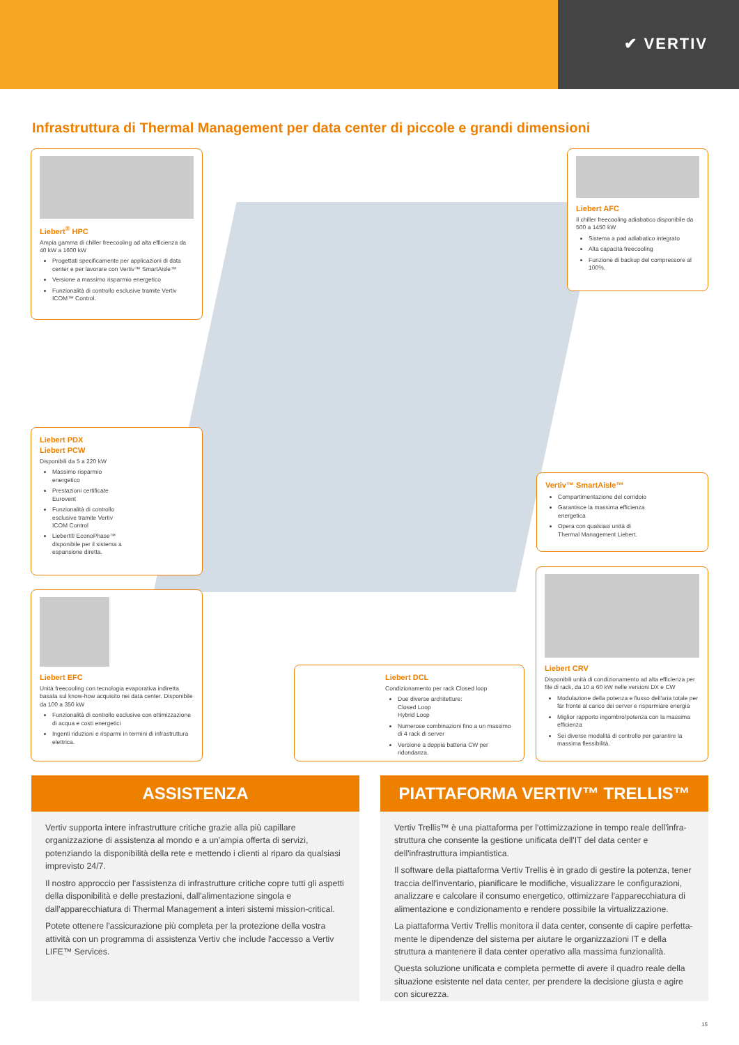✔ VERTIV
Infrastruttura di Thermal Management per data center di piccole e grandi dimensioni
Liebert<sup>®</sup> HPC
Ampia gamma di chiller freecooling ad alta efficienza da 40 kW a 1600 kW
Progettati specificamente per applicazioni di data center e per lavorare con Vertiv™ SmartAisle™
Versione a massimo risparmio energetico
Funzionalità di controllo esclusive tramite Vertiv ICOM™ Control.
Liebert AFC
Il chiller freecooling adiabatico disponibile da 500 a 1450 kW
Sistema a pad adiabatico integrato
Alta capacità freecooling
Funzione di backup del compressore al 100%.
Liebert PDX
Liebert PCW
Disponibili da 5 a 220 kW
Massimo risparmio energetico
Prestazioni certificate Eurovent
Funzionalità di controllo esclusive tramite Vertiv ICOM Control
Liebert® EconoPhase™ disponibile per il sistema a espansione diretta.
Vertiv™ SmartAisle™
Compartimentazione del corridoio
Garantisce la massima efficienza energetica
Opera con qualsiasi unità di Thermal Management Liebert.
Liebert EFC
Unità freecooling con tecnologia evaporativa indiretta basata sul know-how acquisito nei data center. Disponibile da 100 a 350 kW
Funzionalità di controllo esclusive con ottimizzazione di acqua e costi energetici
Ingenti riduzioni e risparmi in termini di infrastruttura elettrica.
Liebert DCL
Condizionamento per rack Closed loop
Due diverse architetture:
Closed Loop
Hybrid Loop
Numerose combinazioni fino a un massimo di 4 rack di server
Versione a doppia batteria CW per ridondanza.
Liebert CRV
Disponibili unità di condizionamento ad alta efficienza per file di rack, da 10 a 60 kW nelle versioni DX e CW
Modulazione della potenza e flusso dell'aria totale per far fronte al carico dei server e risparmiare energia
Miglior rapporto ingombro/potenza con la massima efficienza
Sei diverse modalità di controllo per garantire la massima flessibilità.
ASSISTENZA
Vertiv supporta intere infrastrutture critiche grazie alla più capillare organizzazione di assistenza al mondo e a un'ampia offerta di servizi, potenziando la disponibilità della rete e mettendo i clienti al riparo da qualsiasi imprevisto 24/7.
Il nostro approccio per l'assistenza di infrastrutture critiche copre tutti gli aspetti della disponibilità e delle prestazioni, dall'alimentazione singola e dall'apparecchiatura di Thermal Management a interi sistemi mission-critical.
Potete ottenere l'assicurazione più completa per la protezione della vostra attività con un programma di assistenza Vertiv che include l'accesso a Vertiv LIFE™ Services.
PIATTAFORMA VERTIV™ TRELLIS™
Vertiv Trellis™ è una piattaforma per l'ottimizzazione in tempo reale dell'infra-struttura che consente la gestione unificata dell'IT del data center e dell'infrastruttura impiantistica.
Il software della piattaforma Vertiv Trellis è in grado di gestire la potenza, tener traccia dell'inventario, pianificare le modifiche, visualizzare le configurazioni, analizzare e calcolare il consumo energetico, ottimizzare l'apparecchiatura di alimentazione e condizionamento e rendere possibile la virtualizzazione.
La piattaforma Vertiv Trellis monitora il data center, consente di capire perfetta-mente le dipendenze del sistema per aiutare le organizzazioni IT e della struttura a mantenere il data center operativo alla massima funzionalità.
Questa soluzione unificata e completa permette di avere il quadro reale della situazione esistente nel data center, per prendere la decisione giusta e agire con sicurezza.
15